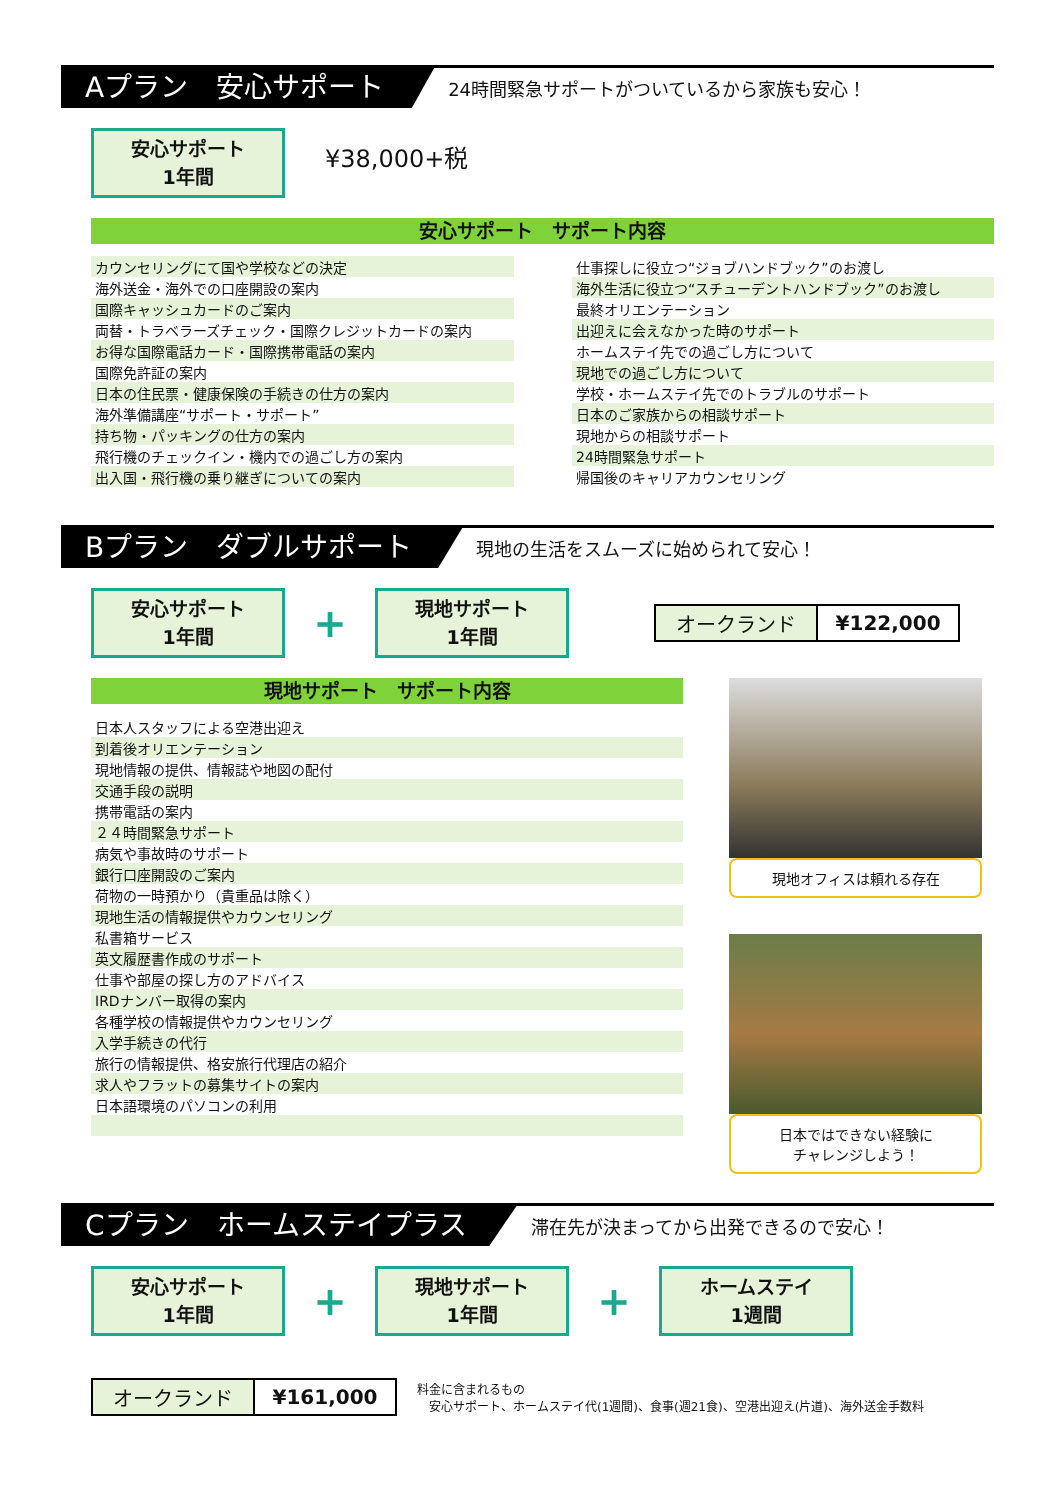Aプラン　安心サポート
24時間緊急サポートがついているから家族も安心！
安心サポート
1年間 ¥38,000+税
安心サポート　サポート内容
| カウンセリングにて国や学校などの決定 | | 仕事探しに役立つ“ジョブハンドブック”のお渡し |
| 海外送金・海外での口座開設の案内 | | 海外生活に役立つ“スチューデントハンドブック”のお渡し |
| 国際キャッシュカードのご案内 | | 最終オリエンテーション |
| 両替・トラベラーズチェック・国際クレジットカードの案内 | | 出迎えに会えなかった時のサポート |
| お得な国際電話カード・国際携帯電話の案内 | | ホームステイ先での過ごし方について |
| 国際免許証の案内 | | 現地での過ごし方について |
| 日本の住民票・健康保険の手続きの仕方の案内 | | 学校・ホームステイ先でのトラブルのサポート |
| 海外準備講座“サポート・サポート” | | 日本のご家族からの相談サポート |
| 持ち物・パッキングの仕方の案内 | | 現地からの相談サポート |
| 飛行機のチェックイン・機内での過ごし方の案内 | | 24時間緊急サポート |
| 出入国・飛行機の乗り継ぎについての案内 | | 帰国後のキャリアカウンセリング |
Bプラン　ダブルサポート
現地の生活をスムーズに始められて安心！
安心サポート
1年間 + 現地サポート
1年間
| オークランド | ¥122,000 |
現地サポート　サポート内容
| 日本人スタッフによる空港出迎え |
| 到着後オリエンテーション |
| 現地情報の提供、情報誌や地図の配付 |
| 交通手段の説明 |
| 携帯電話の案内 |
| ２４時間緊急サポート |
| 病気や事故時のサポート |
| 銀行口座開設のご案内 |
| 荷物の一時預かり（貴重品は除く） |
| 現地生活の情報提供やカウンセリング |
| 私書箱サービス |
| 英文履歴書作成のサポート |
| 仕事や部屋の探し方のアドバイス |
| IRDナンバー取得の案内 |
| 各種学校の情報提供やカウンセリング |
| 入学手続きの代行 |
| 旅行の情報提供、格安旅行代理店の紹介 |
| 求人やフラットの募集サイトの案内 |
| 日本語環境のパソコンの利用 |
現地オフィスは頼れる存在
日本ではできない経験に
チャレンジしよう！
Cプラン　ホームステイプラス
滞在先が決まってから出発できるので安心！
安心サポート
1年間 + 現地サポート
1年間 + ホームステイ
1週間
| オークランド | ¥161,000 |
料金に含まれるもの
　安心サポート、ホームステイ代(1週間)、食事(週21食)、空港出迎え(片道)、海外送金手数料